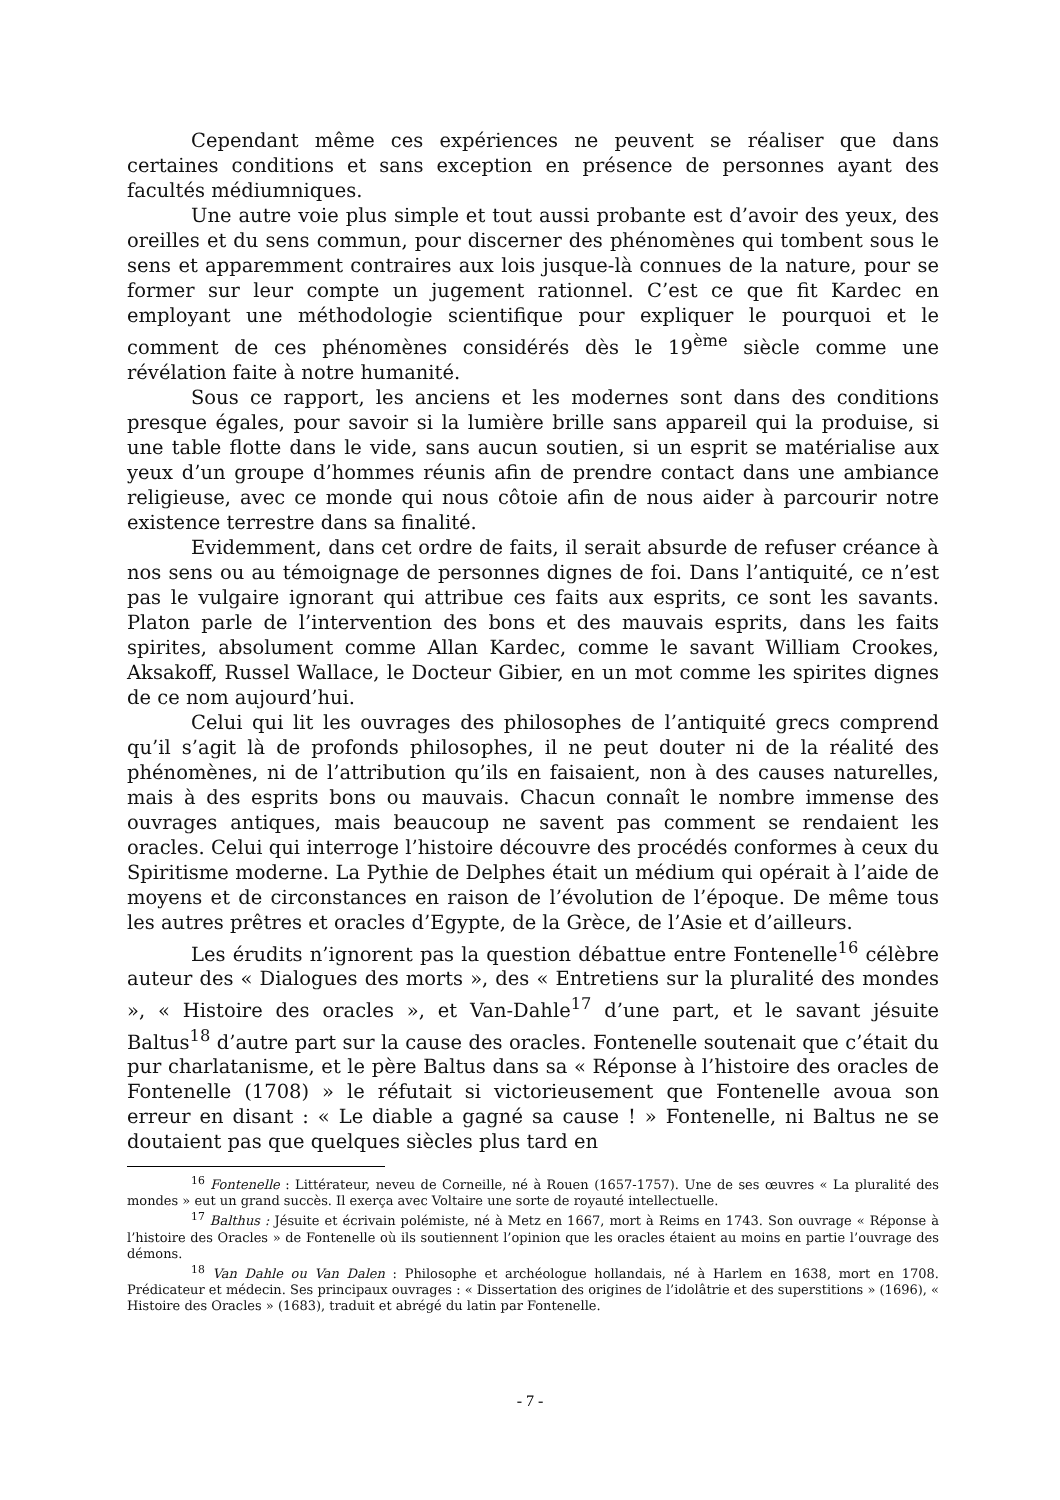Cependant même ces expériences ne peuvent se réaliser que dans certaines conditions et sans exception en présence de personnes ayant des facultés médiumniques.
Une autre voie plus simple et tout aussi probante est d’avoir des yeux, des oreilles et du sens commun, pour discerner des phénomènes qui tombent sous le sens et apparemment contraires aux lois jusque-là connues de la nature, pour se former sur leur compte un jugement rationnel. C’est ce que fit Kardec en employant une méthodologie scientifique pour expliquer le pourquoi et le comment de ces phénomènes considérés dès le 19<sup>ème</sup> siècle comme une révélation faite à notre humanité.
Sous ce rapport, les anciens et les modernes sont dans des conditions presque égales, pour savoir si la lumière brille sans appareil qui la produise, si une table flotte dans le vide, sans aucun soutien, si un esprit se matérialise aux yeux d’un groupe d’hommes réunis afin de prendre contact dans une ambiance religieuse, avec ce monde qui nous côtoie afin de nous aider à parcourir notre existence terrestre dans sa finalité.
Evidemment, dans cet ordre de faits, il serait absurde de refuser créance à nos sens ou au témoignage de personnes dignes de foi. Dans l’antiquité, ce n’est pas le vulgaire ignorant qui attribue ces faits aux esprits, ce sont les savants. Platon parle de l’intervention des bons et des mauvais esprits, dans les faits spirites, absolument comme Allan Kardec, comme le savant William Crookes, Aksakoff, Russel Wallace, le Docteur Gibier, en un mot comme les spirites dignes de ce nom aujourd’hui.
Celui qui lit les ouvrages des philosophes de l’antiquité grecs comprend qu’il s’agit là de profonds philosophes, il ne peut douter ni de la réalité des phénomènes, ni de l’attribution qu’ils en faisaient, non à des causes naturelles, mais à des esprits bons ou mauvais. Chacun connaît le nombre immense des ouvrages antiques, mais beaucoup ne savent pas comment se rendaient les oracles. Celui qui interroge l’histoire découvre des procédés conformes à ceux du Spiritisme moderne. La Pythie de Delphes était un médium qui opérait à l’aide de moyens et de circonstances en raison de l’évolution de l’époque. De même tous les autres prêtres et oracles d’Egypte, de la Grèce, de l’Asie et d’ailleurs.
Les érudits n’ignorent pas la question débattue entre Fontenelle<sup>16</sup> célèbre auteur des « Dialogues des morts », des « Entretiens sur la pluralité des mondes », « Histoire des oracles », et Van-Dahle<sup>17</sup> d’une part, et le savant jésuite Baltus<sup>18</sup> d’autre part sur la cause des oracles. Fontenelle soutenait que c’était du pur charlatanisme, et le père Baltus dans sa « Réponse à l’histoire des oracles de Fontenelle (1708) » le réfutait si victorieusement que Fontenelle avoua son erreur en disant : « Le diable a gagné sa cause ! » Fontenelle, ni Baltus ne se doutaient pas que quelques siècles plus tard en
<sup>16</sup> Fontenelle : Littérateur, neveu de Corneille, né à Rouen (1657-1757). Une de ses œuvres « La pluralité des mondes » eut un grand succès. Il exerça avec Voltaire une sorte de royauté intellectuelle.
<sup>17</sup> Balthus : Jésuite et écrivain polémiste, né à Metz en 1667, mort à Reims en 1743. Son ouvrage « Réponse à l’histoire des Oracles » de Fontenelle où ils soutiennent l’opinion que les oracles étaient au moins en partie l’ouvrage des démons.
<sup>18</sup> Van Dahle ou Van Dalen : Philosophe et archéologue hollandais, né à Harlem en 1638, mort en 1708. Prédicateur et médecin. Ses principaux ouvrages : « Dissertation des origines de l’idolâtrie et des superstitions » (1696), « Histoire des Oracles » (1683), traduit et abrégé du latin par Fontenelle.
- 7 -